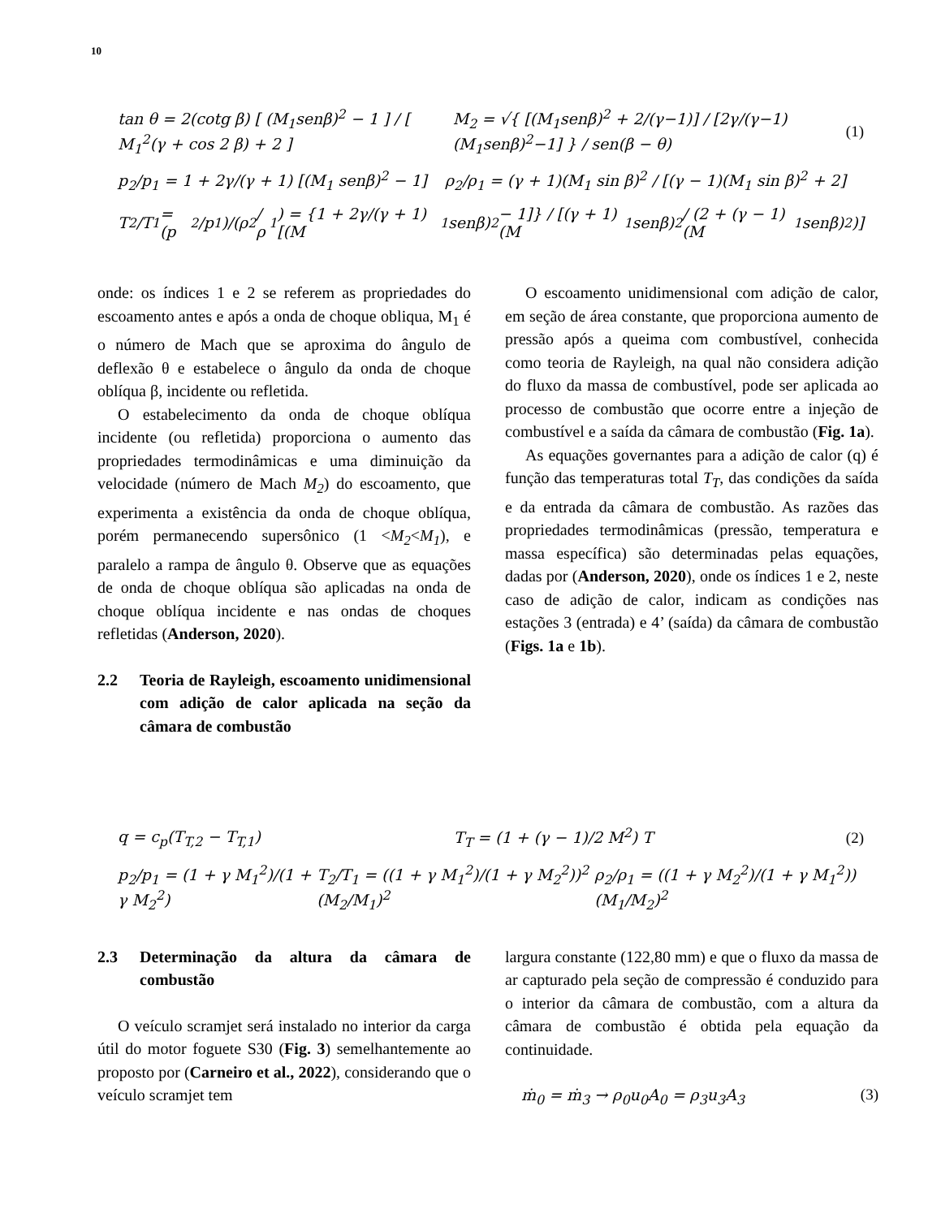10
tan θ = 2(cotg β) [ (M<sub>1</sub>senβ)<sup>2</sup> − 1 ] / [ M<sub>1</sub><sup>2</sup>(γ + cos 2 β) + 2 ] M<sub>2</sub> = √{ [(M<sub>1</sub>senβ)<sup>2</sup> + 2/(γ−1)] / [2γ/(γ−1)(M<sub>1</sub>senβ)<sup>2</sup>−1] } / sen(β − θ) (1)
p<sub>2</sub>/p<sub>1</sub> = 1 + 2γ/(γ + 1) [(M<sub>1</sub> senβ)<sup>2</sup> − 1] ρ<sub>2</sub>/ρ<sub>1</sub> = (γ + 1)(M<sub>1</sub> sin β)<sup>2</sup> / [(γ − 1)(M<sub>1</sub> sin β)<sup>2</sup> + 2]
T<sub>2</sub>/T<sub>1</sub> = (p<sub>2</sub>/p<sub>1</sub>)/(ρ<sub>2</sub>/ρ<sub>1</sub>) = {1 + 2γ/(γ + 1) [(M<sub>1</sub>senβ)<sup>2</sup> − 1]} / [(γ + 1)(M<sub>1</sub>senβ)<sup>2</sup> / (2 + (γ − 1)(M<sub>1</sub>senβ)<sup>2</sup>)]
onde: os índices 1 e 2 se referem as propriedades do escoamento antes e após a onda de choque obliqua, M<sub>1</sub> é o número de Mach que se aproxima do ângulo de deflexão θ e estabelece o ângulo da onda de choque oblíqua β, incidente ou refletida.
O estabelecimento da onda de choque oblíqua incidente (ou refletida) proporciona o aumento das propriedades termodinâmicas e uma diminuição da velocidade (número de Mach M<sub>2</sub>) do escoamento, que experimenta a existência da onda de choque oblíqua, porém permanecendo supersônico (1 <M<sub>2</sub><M<sub>1</sub>), e paralelo a rampa de ângulo θ. Observe que as equações de onda de choque oblíqua são aplicadas na onda de choque oblíqua incidente e nas ondas de choques refletidas (Anderson, 2020).
2.2 Teoria de Rayleigh, escoamento unidimensional com adição de calor aplicada na seção da câmara de combustão
O escoamento unidimensional com adição de calor, em seção de área constante, que proporciona aumento de pressão após a queima com combustível, conhecida como teoria de Rayleigh, na qual não considera adição do fluxo da massa de combustível, pode ser aplicada ao processo de combustão que ocorre entre a injeção de combustível e a saída da câmara de combustão (Fig. 1a).
As equações governantes para a adição de calor (q) é função das temperaturas total T<sub>T</sub>, das condições da saída e da entrada da câmara de combustão. As razões das propriedades termodinâmicas (pressão, temperatura e massa específica) são determinadas pelas equações, dadas por (Anderson, 2020), onde os índices 1 e 2, neste caso de adição de calor, indicam as condições nas estações 3 (entrada) e 4’ (saída) da câmara de combustão (Figs. 1a e 1b).
q = c<sub>p</sub>(T<sub>T,2</sub> − T<sub>T,1</sub>) T<sub>T</sub> = (1 + (γ − 1)/2 M<sup>2</sup>) T (2)
p<sub>2</sub>/p<sub>1</sub> = (1 + γ M<sub>1</sub><sup>2</sup>)/(1 + γ M<sub>2</sub><sup>2</sup>) T<sub>2</sub>/T<sub>1</sub> = ((1 + γ M<sub>1</sub><sup>2</sup>)/(1 + γ M<sub>2</sub><sup>2</sup>))<sup>2</sup> (M<sub>2</sub>/M<sub>1</sub>)<sup>2</sup> ρ<sub>2</sub>/ρ<sub>1</sub> = ((1 + γ M<sub>2</sub><sup>2</sup>)/(1 + γ M<sub>1</sub><sup>2</sup>)) (M<sub>1</sub>/M<sub>2</sub>)<sup>2</sup>
2.3 Determinação da altura da câmara de combustão
O veículo scramjet será instalado no interior da carga útil do motor foguete S30 (Fig. 3) semelhantemente ao proposto por (Carneiro et al., 2022), considerando que o veículo scramjet tem
largura constante (122,80 mm) e que o fluxo da massa de ar capturado pela seção de compressão é conduzido para o interior da câmara de combustão, com a altura da câmara de combustão é obtida pela equação da continuidade.
ṁ<sub>0</sub> = ṁ<sub>3</sub> → ρ<sub>0</sub>u<sub>0</sub>A<sub>0</sub> = ρ<sub>3</sub>u<sub>3</sub>A<sub>3</sub> (3)